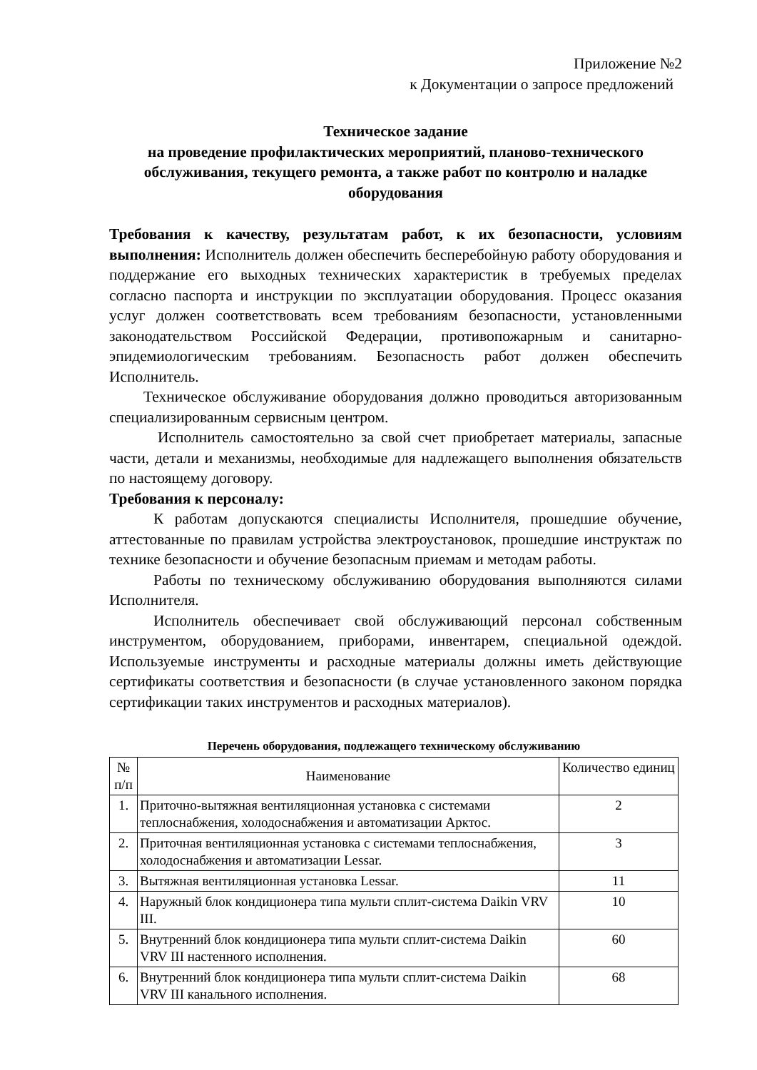Приложение №2
к Документации о запросе предложений
Техническое задание
на проведение профилактических мероприятий, планово-технического обслуживания, текущего ремонта, а также работ по контролю и наладке оборудования
Требования к качеству, результатам работ, к их безопасности, условиям выполнения: Исполнитель должен обеспечить бесперебойную работу оборудования и поддержание его выходных технических характеристик в требуемых пределах согласно паспорта и инструкции по эксплуатации оборудования. Процесс оказания услуг должен соответствовать всем требованиям безопасности, установленными законодательством Российской Федерации, противопожарным и санитарно-эпидемиологическим требованиям. Безопасность работ должен обеспечить Исполнитель.
Техническое обслуживание оборудования должно проводиться авторизованным специализированным сервисным центром.
Исполнитель самостоятельно за свой счет приобретает материалы, запасные части, детали и механизмы, необходимые для надлежащего выполнения обязательств по настоящему договору.
Требования к персоналу:
К работам допускаются специалисты Исполнителя, прошедшие обучение, аттестованные по правилам устройства электроустановок, прошедшие инструктаж по технике безопасности и обучение безопасным приемам и методам работы.
Работы по техническому обслуживанию оборудования выполняются силами Исполнителя.
Исполнитель обеспечивает свой обслуживающий персонал собственным инструментом, оборудованием, приборами, инвентарем, специальной одеждой. Используемые инструменты и расходные материалы должны иметь действующие сертификаты соответствия и безопасности (в случае установленного законом порядка сертификации таких инструментов и расходных материалов).
Перечень оборудования, подлежащего техническому обслуживанию
| № п/п | Наименование | Количество единиц |
| 1. | Приточно-вытяжная вентиляционная установка с системами теплоснабжения, холодоснабжения и автоматизации Арктос. | 2 |
| 2. | Приточная вентиляционная установка с системами теплоснабжения, холодоснабжения и автоматизации Lessar. | 3 |
| 3. | Вытяжная вентиляционная установка Lessar. | 11 |
| 4. | Наружный блок кондиционера типа мульти сплит-система Daikin VRV III. | 10 |
| 5. | Внутренний блок кондиционера типа мульти сплит-система Daikin VRV III настенного исполнения. | 60 |
| 6. | Внутренний блок кондиционера типа мульти сплит-система Daikin VRV III канального исполнения. | 68 |